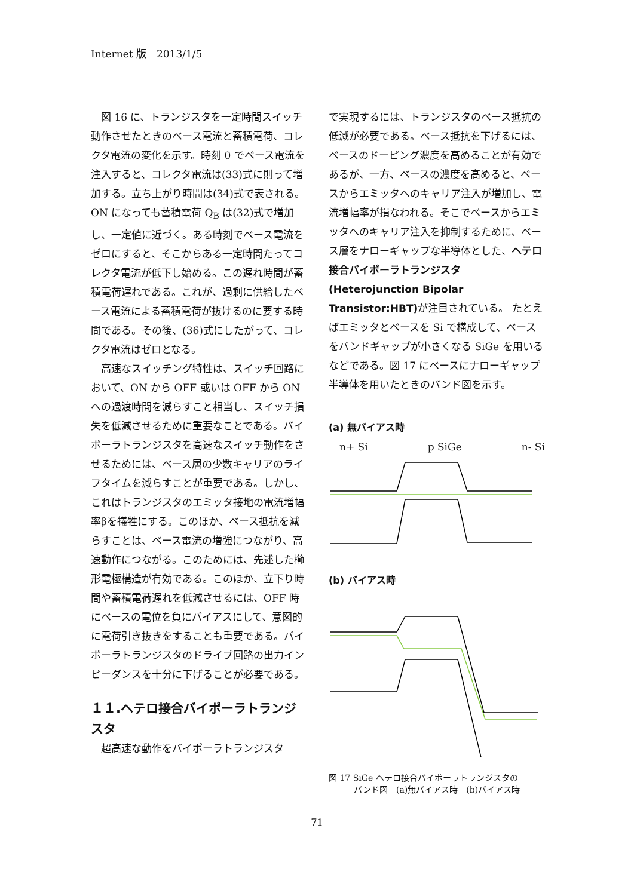Internet 版　2013/1/5
図 16 に、トランジスタを一定時間スイッチ動作させたときのベース電流と蓄積電荷、コレクタ電流の変化を示す。時刻 0 でベース電流を注入すると、コレクタ電流は(33)式に則って増加する。立ち上がり時間は(34)式で表される。ON になっても蓄積電荷 Q<sub>B</sub> は(32)式で増加し、一定値に近づく。ある時刻でベース電流をゼロにすると、そこからある一定時間たってコレクタ電流が低下し始める。この遅れ時間が蓄積電荷遅れである。これが、過剰に供給したベース電流による蓄積電荷が抜けるのに要する時間である。その後、(36)式にしたがって、コレクタ電流はゼロとなる。
高速なスイッチング特性は、スイッチ回路において、ON から OFF 或いは OFF から ON への過渡時間を減らすこと相当し、スイッチ損失を低減させるために重要なことである。バイポーラトランジスタを高速なスイッチ動作をさせるためには、ベース層の少数キャリアのライフタイムを減らすことが重要である。しかし、これはトランジスタのエミッタ接地の電流増幅率βを犠牲にする。このほか、ベース抵抗を減らすことは、ベース電流の増強につながり、高速動作につながる。このためには、先述した櫛形電極構造が有効である。このほか、立下り時間や蓄積電荷遅れを低減させるには、OFF 時にベースの電位を負にバイアスにして、意図的に電荷引き抜きをすることも重要である。バイポーラトランジスタのドライブ回路の出力インピーダンスを十分に下げることが必要である。
１１.ヘテロ接合バイポーラトランジスタ
超高速な動作をバイポーラトランジスタ
で実現するには、トランジスタのベース抵抗の低減が必要である。ベース抵抗を下げるには、ベースのドーピング濃度を高めることが有効であるが、一方、ベースの濃度を高めると、ベースからエミッタへのキャリア注入が増加し、電流増幅率が損なわれる。そこでベースからエミッタへのキャリア注入を抑制するために、ベース層をナローギャップな半導体とした、ヘテロ接合バイポーラトランジスタ(Heterojunction Bipolar Transistor:HBT) が注目されている。 たとえばエミッタとベースを Si で構成して、ベースをバンドギャップが小さくなる SiGe を用いるなどである。図 17 にベースにナローギャップ半導体を用いたときのバンド図を示す。
(a) 無バイアス時
n+ Si p SiGe n- Si
(b) バイアス時
図 17 SiGe ヘテロ接合バイポーラトランジスタの
　　　バンド図　(a)無バイアス時　(b)バイアス時
71